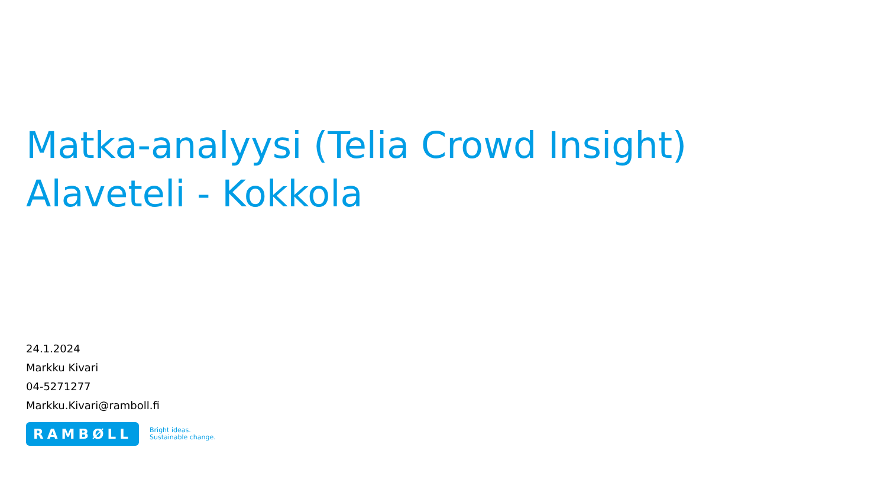Matka-analyysi (Telia Crowd Insight)
Alaveteli - Kokkola
24.1.2024
Markku Kivari
04-5271277
Markku.Kivari@ramboll.fi
RAMBØLL
Bright ideas.
Sustainable change.